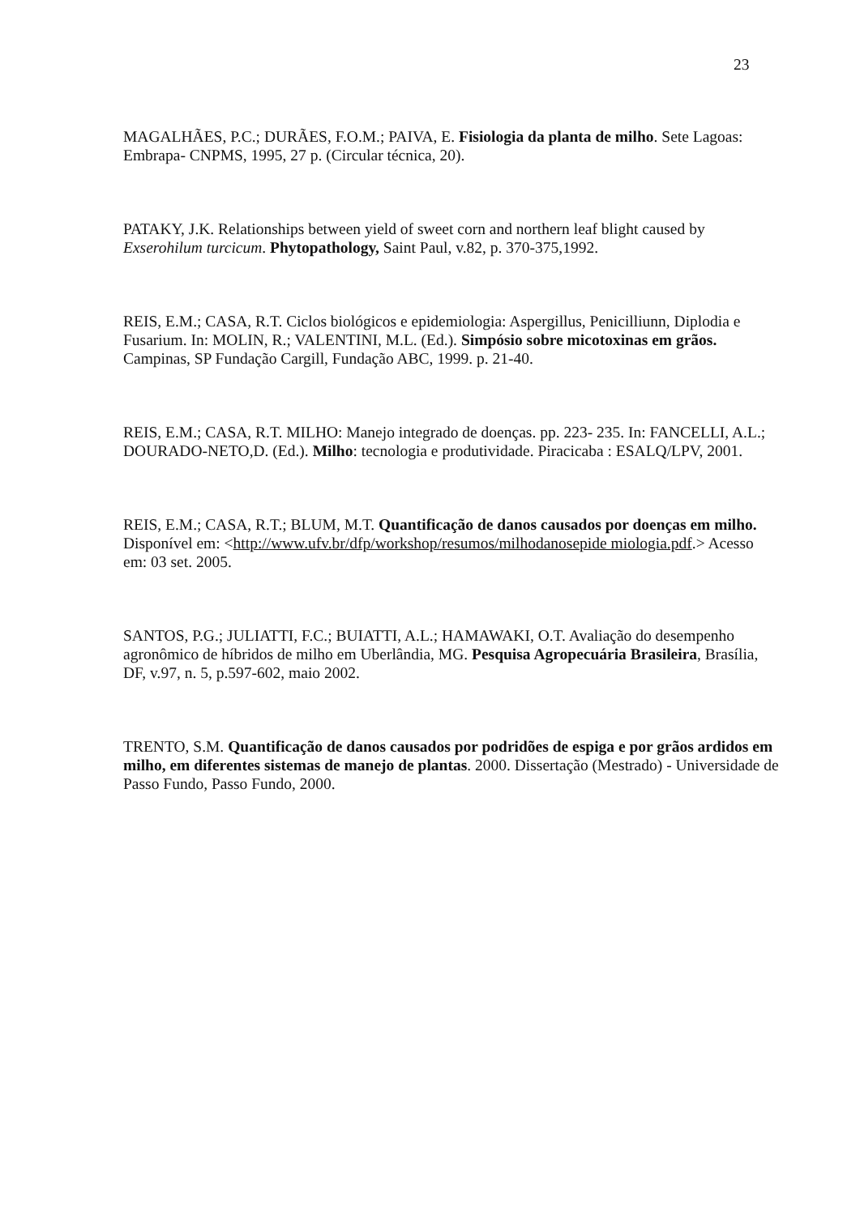23
MAGALHÃES, P.C.; DURÃES, F.O.M.; PAIVA, E. Fisiologia da planta de milho. Sete Lagoas: Embrapa- CNPMS, 1995, 27 p. (Circular técnica, 20).
PATAKY, J.K. Relationships between yield of sweet corn and northern leaf blight caused by Exserohilum turcicum. Phytopathology, Saint Paul, v.82, p. 370-375,1992.
REIS, E.M.; CASA, R.T. Ciclos biológicos e epidemiologia: Aspergillus, Penicilliunn, Diplodia e Fusarium. In: MOLIN, R.; VALENTINI, M.L. (Ed.). Simpósio sobre micotoxinas em grãos. Campinas, SP Fundação Cargill, Fundação ABC, 1999. p. 21-40.
REIS, E.M.; CASA, R.T. MILHO: Manejo integrado de doenças. pp. 223- 235. In: FANCELLI, A.L.; DOURADO-NETO,D. (Ed.). Milho: tecnologia e produtividade. Piracicaba : ESALQ/LPV, 2001.
REIS, E.M.; CASA, R.T.; BLUM, M.T. Quantificação de danos causados por doenças em milho. Disponível em: <http://www.ufv.br/dfp/workshop/resumos/milhodanosepide miologia.pdf.> Acesso em: 03 set. 2005.
SANTOS, P.G.; JULIATTI, F.C.; BUIATTI, A.L.; HAMAWAKI, O.T. Avaliação do desempenho agronômico de híbridos de milho em Uberlândia, MG. Pesquisa Agropecuária Brasileira, Brasília, DF, v.97, n. 5, p.597-602, maio 2002.
TRENTO, S.M. Quantificação de danos causados por podridões de espiga e por grãos ardidos em milho, em diferentes sistemas de manejo de plantas. 2000. Dissertação (Mestrado) - Universidade de Passo Fundo, Passo Fundo, 2000.